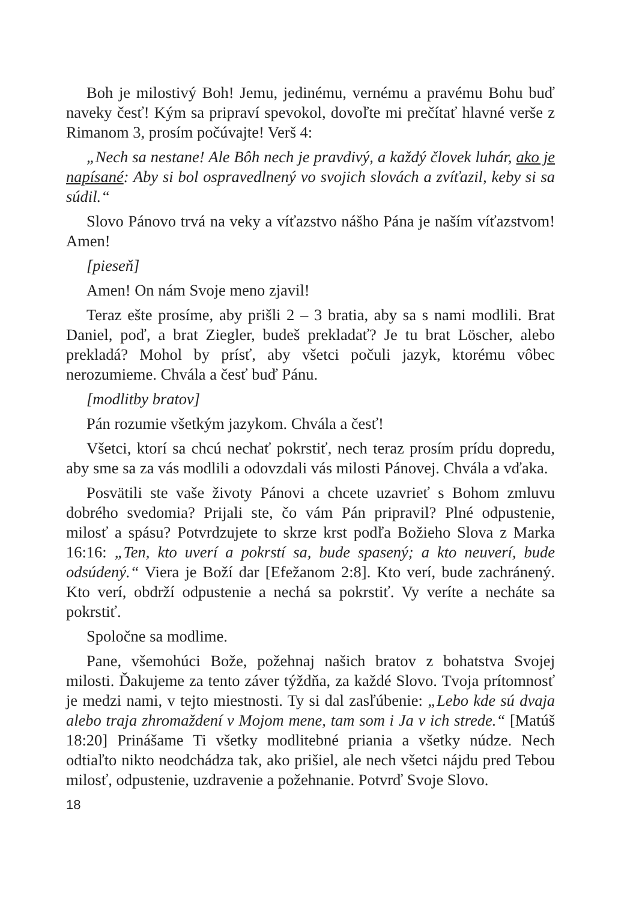Boh je milostivý Boh! Jemu, jedinému, vernému a pravému Bohu buď naveky česť! Kým sa pripraví spevokol, dovoľte mi prečítať hlavné verše z Rimanom 3, prosím počúvajte! Verš 4:
„Nech sa nestane! Ale Bôh nech je pravdivý, a každý človek luhár, ako je napísané: Aby si bol ospravedlnený vo svojich slovách a zvíťazil, keby si sa súdil.“
Slovo Pánovo trvá na veky a víťazstvo nášho Pána je naším víťazstvom! Amen!
[pieseň]
Amen! On nám Svoje meno zjavil!
Teraz ešte prosíme, aby prišli 2 – 3 bratia, aby sa s nami modlili. Brat Daniel, poď, a brat Ziegler, budeš prekladať? Je tu brat Löscher, alebo prekladá? Mohol by prísť, aby všetci počuli jazyk, ktorému vôbec nerozumieme. Chvála a česť buď Pánu.
[modlitby bratov]
Pán rozumie všetkým jazykom. Chvála a česť!
Všetci, ktorí sa chcú nechať pokrstiť, nech teraz prosím prídu dopredu, aby sme sa za vás modlili a odovzdali vás milosti Pánovej. Chvála a vďaka.
Posvätili ste vaše životy Pánovi a chcete uzavrieť s Bohom zmluvu dobrého svedomia? Prijali ste, čo vám Pán pripravil? Plné odpustenie, milosť a spásu? Potvrdzujete to skrze krst podľa Božieho Slova z Marka 16:16: „Ten, kto uverí a pokrstí sa, bude spasený; a kto neuverí, bude odsúdený.“ Viera je Boží dar [Efežanom 2:8]. Kto verí, bude zachránený. Kto verí, obdrží odpustenie a nechá sa pokrstiť. Vy veríte a necháte sa pokrstiť.
Spoločne sa modlime.
Pane, všemohúci Bože, požehnaj našich bratov z bohatstva Svojej milosti. Ďakujeme za tento záver týždňa, za každé Slovo. Tvoja prítomnosť je medzi nami, v tejto miestnosti. Ty si dal zasľúbenie: „Lebo kde sú dvaja alebo traja zhromaždení v Mojom mene, tam som i Ja v ich strede.“ [Matúš 18:20] Prinášame Ti všetky modlitebné priania a všetky núdze. Nech odtiaľto nikto neodchádza tak, ako prišiel, ale nech všetci nájdu pred Tebou milosť, odpustenie, uzdravenie a požehnanie. Potvrď Svoje Slovo.
18